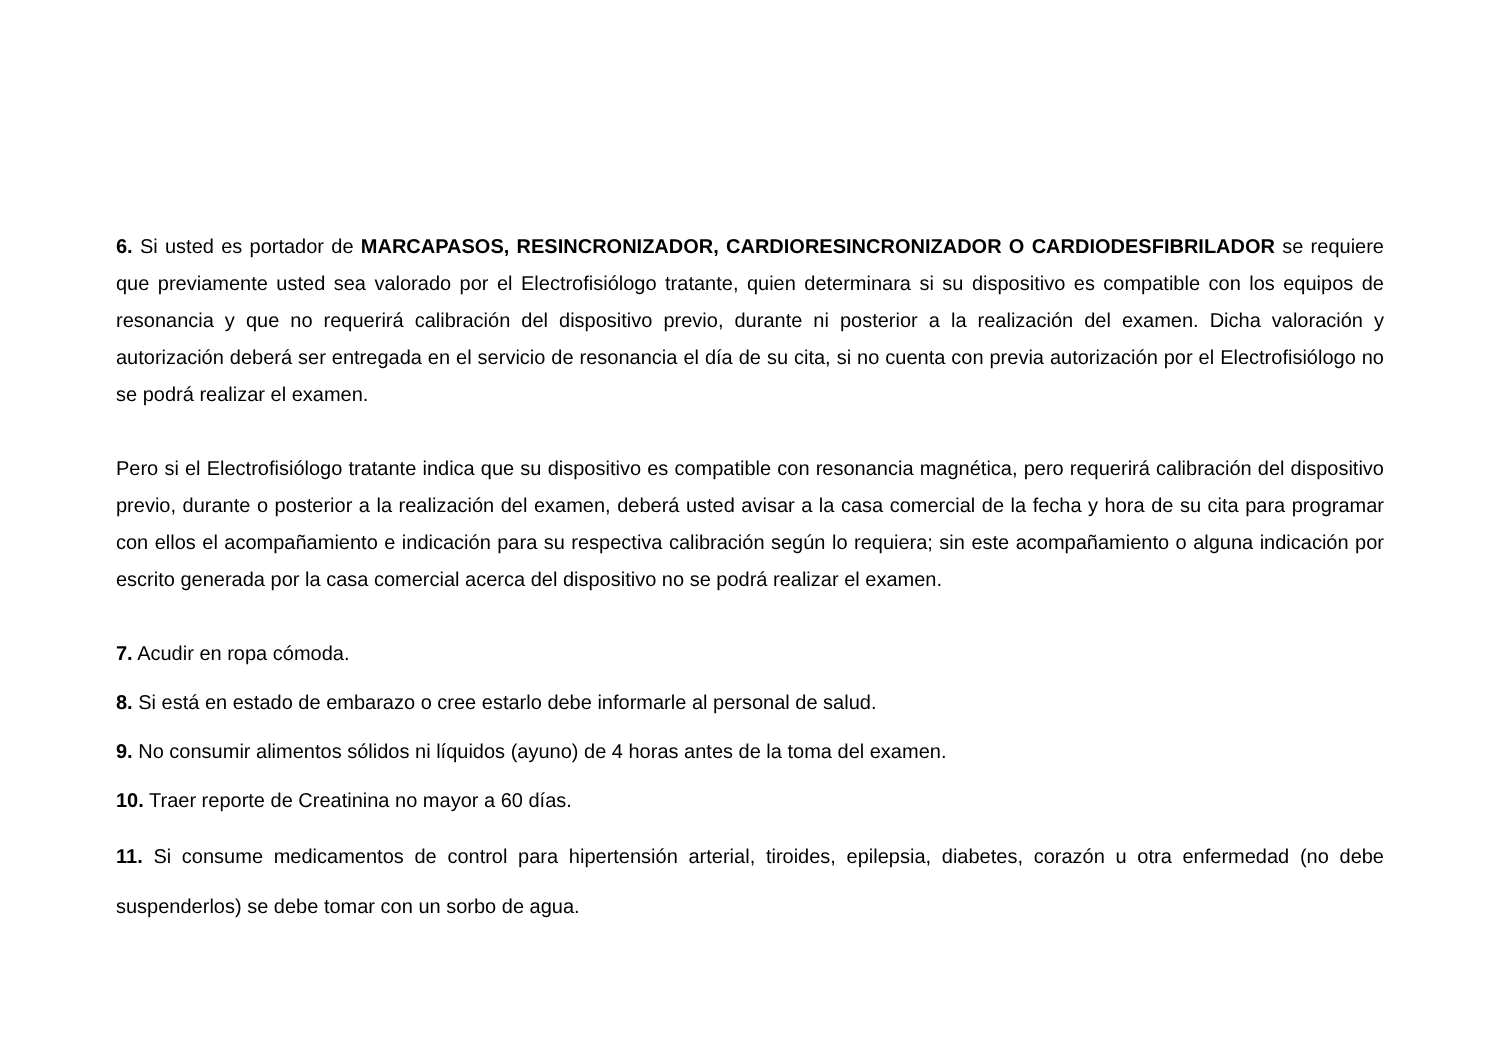6. Si usted es portador de MARCAPASOS, RESINCRONIZADOR, CARDIORESINCRONIZADOR O CARDIODESFIBRILADOR se requiere que previamente usted sea valorado por el Electrofisiólogo tratante, quien determinara si su dispositivo es compatible con los equipos de resonancia y que no requerirá calibración del dispositivo previo, durante ni posterior a la realización del examen. Dicha valoración y autorización deberá ser entregada en el servicio de resonancia el día de su cita, si no cuenta con previa autorización por el Electrofisiólogo no se podrá realizar el examen.
Pero si el Electrofisiólogo tratante indica que su dispositivo es compatible con resonancia magnética, pero requerirá calibración del dispositivo previo, durante o posterior a la realización del examen, deberá usted avisar a la casa comercial de la fecha y hora de su cita para programar con ellos el acompañamiento e indicación para su respectiva calibración según lo requiera; sin este acompañamiento o alguna indicación por escrito generada por la casa comercial acerca del dispositivo no se podrá realizar el examen.
7. Acudir en ropa cómoda.
8. Si está en estado de embarazo o cree estarlo debe informarle al personal de salud.
9. No consumir alimentos sólidos ni líquidos (ayuno) de 4 horas antes de la toma del examen.
10. Traer reporte de Creatinina no mayor a 60 días.
11. Si consume medicamentos de control para hipertensión arterial, tiroides, epilepsia, diabetes, corazón u otra enfermedad (no debe suspenderlos) se debe tomar con un sorbo de agua.